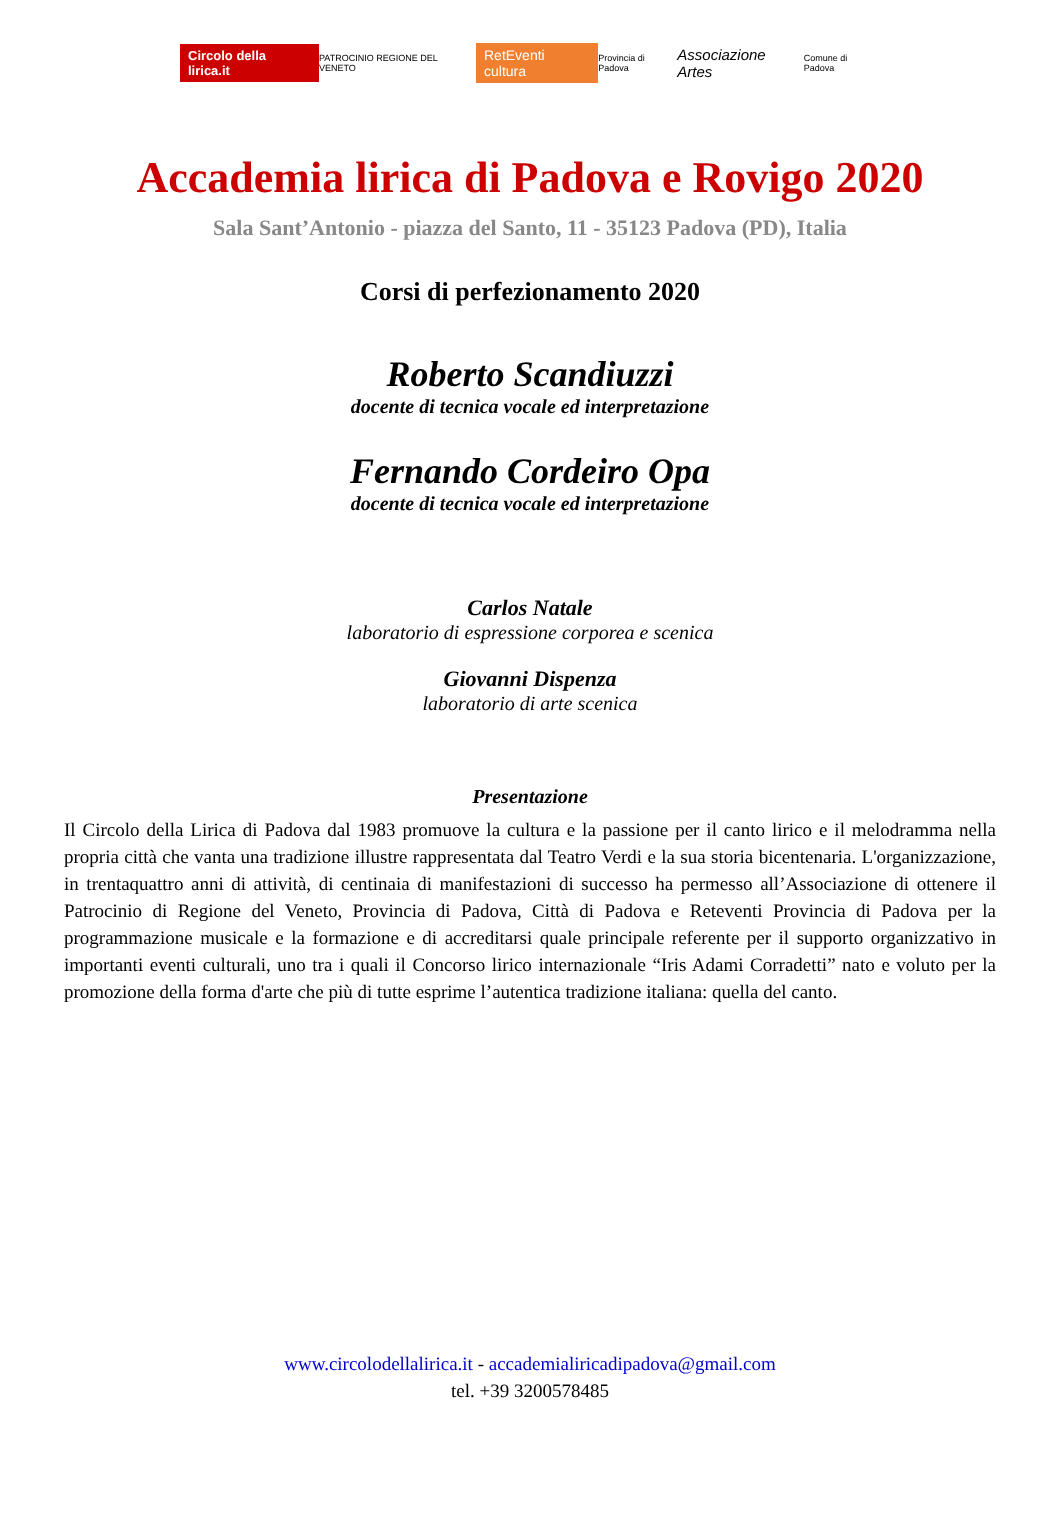Circolo della lirica.it PATROCINIO REGIONE DEL VENETO RetEventi cultura Provincia di Padova Associazione Artes Comune di Padova
Accademia lirica di Padova e Rovigo 2020
Sala Sant’Antonio - piazza del Santo, 11 - 35123 Padova (PD), Italia
Corsi di perfezionamento 2020
Roberto Scandiuzzi
docente di tecnica vocale ed interpretazione
Fernando Cordeiro Opa
docente di tecnica vocale ed interpretazione
Carlos Natale
laboratorio di espressione corporea e scenica
Giovanni Dispenza
laboratorio di arte scenica
Presentazione
Il Circolo della Lirica di Padova dal 1983 promuove la cultura e la passione per il canto lirico e il melodramma nella propria città che vanta una tradizione illustre rappresentata dal Teatro Verdi e la sua storia bicentenaria. L'organizzazione, in trentaquattro anni di attività, di centinaia di manifestazioni di successo ha permesso all’Associazione di ottenere il Patrocinio di Regione del Veneto, Provincia di Padova, Città di Padova e Reteventi Provincia di Padova per la programmazione musicale e la formazione e di accreditarsi quale principale referente per il supporto organizzativo in importanti eventi culturali, uno tra i quali il Concorso lirico internazionale “Iris Adami Corradetti” nato e voluto per la promozione della forma d'arte che più di tutte esprime l’autentica tradizione italiana: quella del canto.
www.circolodellalirica.it - accademialiricadipadova@gmail.com
tel. +39 3200578485